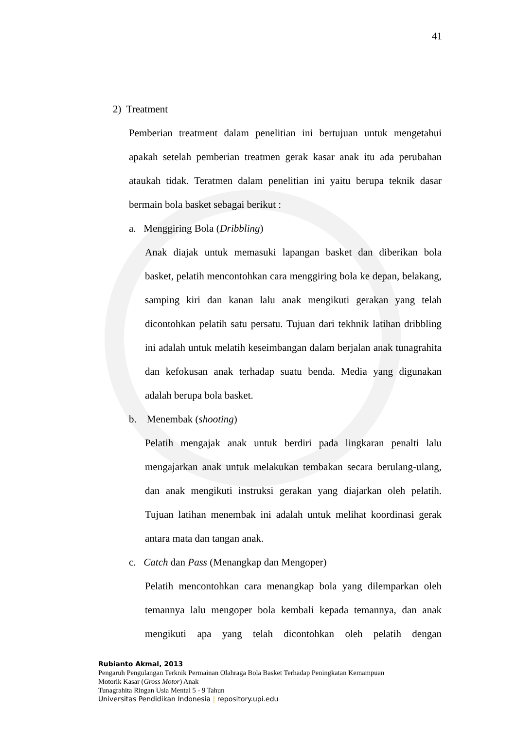41
2) Treatment
Pemberian treatment dalam penelitian ini bertujuan untuk mengetahui apakah setelah pemberian treatmen gerak kasar anak itu ada perubahan ataukah tidak. Teratmen dalam penelitian ini yaitu berupa teknik dasar bermain bola basket sebagai berikut :
a. Menggiring Bola (Dribbling)
Anak diajak untuk memasuki lapangan basket dan diberikan bola basket, pelatih mencontohkan cara menggiring bola ke depan, belakang, samping kiri dan kanan lalu anak mengikuti gerakan yang telah dicontohkan pelatih satu persatu. Tujuan dari tekhnik latihan dribbling ini adalah untuk melatih keseimbangan dalam berjalan anak tunagrahita dan kefokusan anak terhadap suatu benda. Media yang digunakan adalah berupa bola basket.
b. Menembak (shooting)
Pelatih mengajak anak untuk berdiri pada lingkaran penalti lalu mengajarkan anak untuk melakukan tembakan secara berulang-ulang, dan anak mengikuti instruksi gerakan yang diajarkan oleh pelatih. Tujuan latihan menembak ini adalah untuk melihat koordinasi gerak antara mata dan tangan anak.
c. Catch dan Pass (Menangkap dan Mengoper)
Pelatih mencontohkan cara menangkap bola yang dilemparkan oleh temannya lalu mengoper bola kembali kepada temannya, dan anak mengikuti apa yang telah dicontohkan oleh pelatih dengan
Rubianto Akmal, 2013
Pengaruh Pengulangan Terknik Permainan Olahraga Bola Basket Terhadap Peningkatan Kemampuan
Motorik Kasar (Gross Motor) Anak
Tunagrahita Ringan Usia Mental 5 - 9 Tahun
Universitas Pendidikan Indonesia | repository.upi.edu